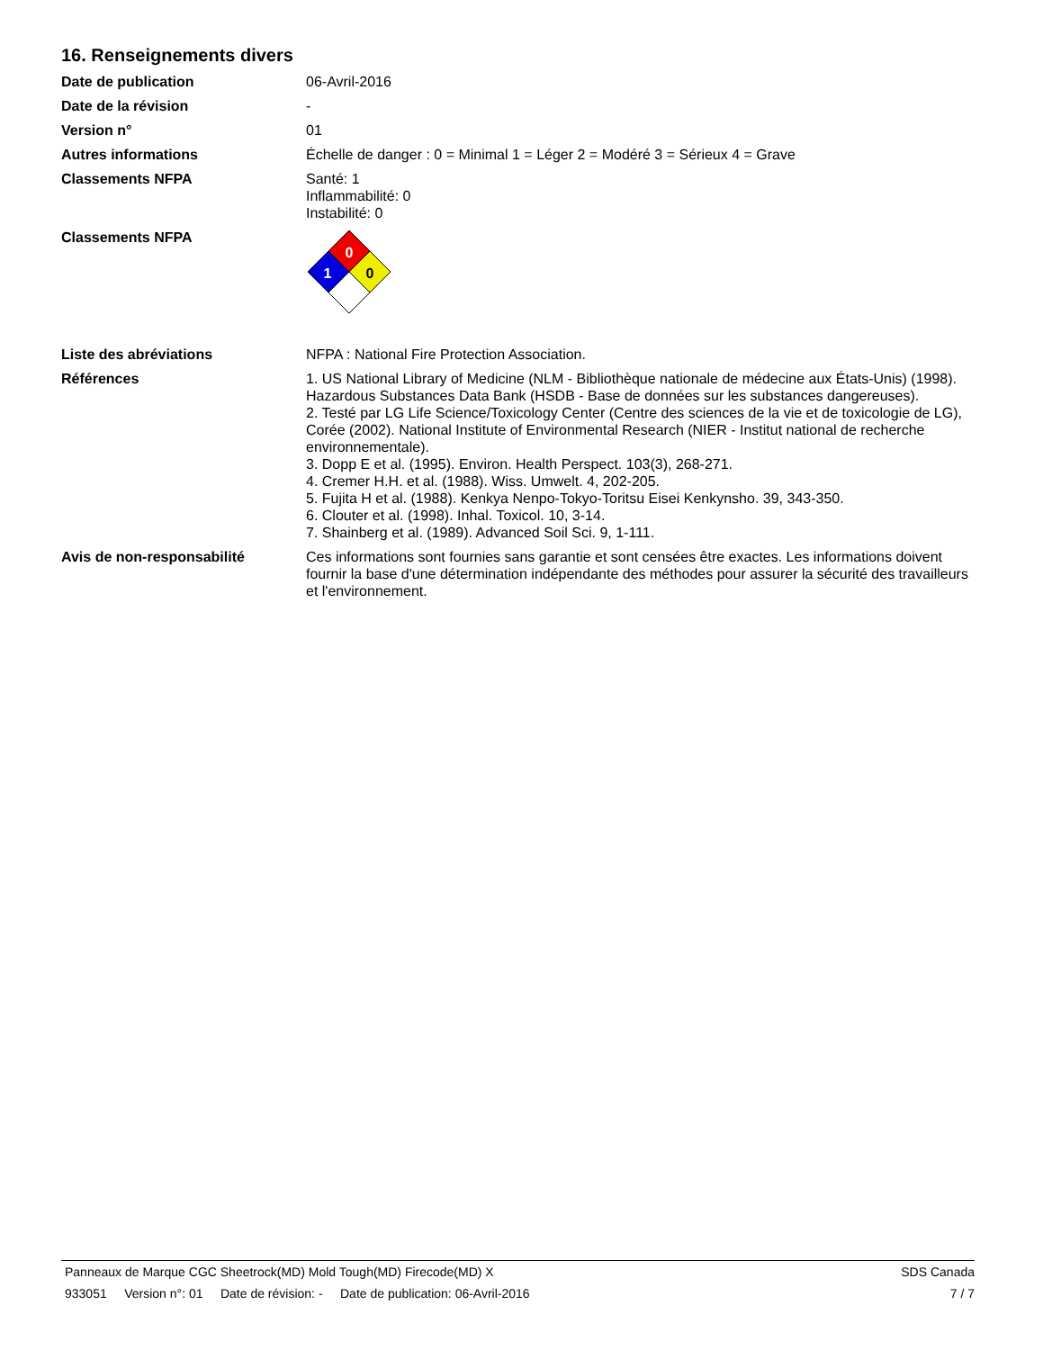16. Renseignements divers
Date de publication 06-Avril-2016
Date de la révision -
Version n° 01
Autres informations Échelle de danger : 0 = Minimal 1 = Léger 2 = Modéré 3 = Sérieux 4 = Grave
Classements NFPA Santé: 1
Inflammabilité: 0
Instabilité: 0
Classements NFPA
0
1
0
Liste des abréviations NFPA : National Fire Protection Association.
Références 1. US National Library of Medicine (NLM - Bibliothèque nationale de médecine aux États-Unis) (1998). Hazardous Substances Data Bank (HSDB - Base de données sur les substances dangereuses).
2. Testé par LG Life Science/Toxicology Center (Centre des sciences de la vie et de toxicologie de LG), Corée (2002). National Institute of Environmental Research (NIER - Institut national de recherche environnementale).
3. Dopp E et al. (1995). Environ. Health Perspect. 103(3), 268-271.
4. Cremer H.H. et al. (1988). Wiss. Umwelt. 4, 202-205.
5. Fujita H et al. (1988). Kenkya Nenpo-Tokyo-Toritsu Eisei Kenkynsho. 39, 343-350.
6. Clouter et al. (1998). Inhal. Toxicol. 10, 3-14.
7. Shainberg et al. (1989). Advanced Soil Sci. 9, 1-111.
Avis de non-responsabilité Ces informations sont fournies sans garantie et sont censées être exactes. Les informations doivent fournir la base d'une détermination indépendante des méthodes pour assurer la sécurité des travailleurs et l'environnement.
Panneaux de Marque CGC Sheetrock(MD) Mold Tough(MD) Firecode(MD) X SDS Canada
933051 Version n°: 01 Date de révision: - Date de publication: 06-Avril-2016 7 / 7